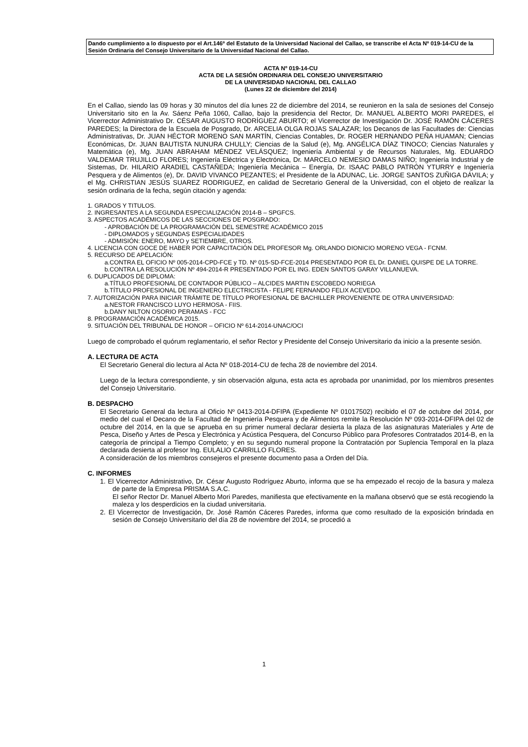Dando cumplimiento a lo dispuesto por el Art.146º del Estatuto de la Universidad Nacional del Callao, se transcribe el Acta Nº 019-14-CU de la Sesión Ordinaria del Consejo Universitario de la Universidad Nacional del Callao.
ACTA Nº 019-14-CU
ACTA DE LA SESIÓN ORDINARIA DEL CONSEJO UNIVERSITARIO
DE LA UNIVERSIDAD NACIONAL DEL CALLAO
(Lunes 22 de diciembre del 2014)
En el Callao, siendo las 09 horas y 30 minutos del día lunes 22 de diciembre del 2014, se reunieron en la sala de sesiones del Consejo Universitario sito en la Av. Sáenz Peña 1060, Callao, bajo la presidencia del Rector, Dr. MANUEL ALBERTO MORI PAREDES, el Vicerrector Administrativo Dr. CÉSAR AUGUSTO RODRÍGUEZ ABURTO; el Vicerrector de Investigación Dr. JOSÉ RAMÓN CÁCERES PAREDES; la Directora de la Escuela de Posgrado, Dr. ARCELIA OLGA ROJAS SALAZAR; los Decanos de las Facultades de: Ciencias Administrativas, Dr. JUAN HÉCTOR MORENO SAN MARTÍN, Ciencias Contables, Dr. ROGER HERNANDO PEÑA HUAMAN; Ciencias Económicas, Dr. JUAN BAUTISTA NUNURA CHULLY; Ciencias de la Salud (e), Mg. ANGÉLICA DÍAZ TINOCO; Ciencias Naturales y Matemática (e), Mg. JUAN ABRAHAM MÉNDEZ VELÁSQUEZ; Ingeniería Ambiental y de Recursos Naturales, Mg. EDUARDO VALDEMAR TRUJILLO FLORES; Ingeniería Eléctrica y Electrónica, Dr. MARCELO NEMESIO DAMAS NIÑO; Ingeniería Industrial y de Sistemas, Dr. HILARIO ARADIEL CASTAÑEDA; Ingeniería Mecánica – Energía, Dr. ISAAC PABLO PATRÓN YTURRY e Ingeniería Pesquera y de Alimentos (e), Dr. DAVID VIVANCO PEZANTES; el Presidente de la ADUNAC, Lic. JORGE SANTOS ZUÑIGA DÁVILA; y el Mg. CHRISTIAN JESÚS SUAREZ RODRIGUEZ, en calidad de Secretario General de la Universidad, con el objeto de realizar la sesión ordinaria de la fecha, según citación y agenda:
1. GRADOS Y TITULOS.
2. INGRESANTES A LA SEGUNDA ESPECIALIZACIÓN 2014-B – SPGFCS.
3. ASPECTOS ACADÉMICOS DE LAS SECCIONES DE POSGRADO:
- APROBACIÓN DE LA PROGRAMACIÓN DEL SEMESTRE ACADÉMICO 2015
- DIPLOMADOS y SEGUNDAS ESPECIALIDADES
- ADMISIÓN: ENERO, MAYO y SETIEMBRE, OTROS.
4. LICENCIA CON GOCE DE HABER POR CAPACITACIÓN DEL PROFESOR Mg. ORLANDO DIONICIO MORENO VEGA - FCNM.
5. RECURSO DE APELACIÓN:
a.CONTRA EL OFICIO Nº 005-2014-CPD-FCE y TD. Nº 015-SD-FCE-2014 PRESENTADO POR EL Dr. DANIEL QUISPE DE LA TORRE.
b.CONTRA LA RESOLUCIÓN Nº 494-2014-R PRESENTADO POR EL ING. EDEN SANTOS GARAY VILLANUEVA.
6. DUPLICADOS DE DIPLOMA:
a.TÍTULO PROFESIONAL DE CONTADOR PÚBLICO – ALCIDES MARTIN ESCOBEDO NORIEGA
b.TÍTULO PROFESIONAL DE INGENIERO ELECTRICISTA - FELIPE FERNANDO FELIX ACEVEDO.
7. AUTORIZACIÓN PARA INICIAR TRÁMITE DE TÍTULO PROFESIONAL DE BACHILLER PROVENIENTE DE OTRA UNIVERSIDAD:
a.NESTOR FRANCISCO LUYO HERMOSA - FIIS.
b.DANY NILTON OSORIO PERAMAS - FCC
8. PROGRAMACIÓN ACADÉMICA 2015.
9. SITUACIÓN DEL TRIBUNAL DE HONOR – OFICIO Nº 614-2014-UNAC/OCI
Luego de comprobado el quórum reglamentario, el señor Rector y Presidente del Consejo Universitario da inicio a la presente sesión.
A. LECTURA DE ACTA
El Secretario General dio lectura al Acta Nº 018-2014-CU de fecha 28 de noviembre del 2014.
Luego de la lectura correspondiente, y sin observación alguna, esta acta es aprobada por unanimidad, por los miembros presentes del Consejo Universitario.
B. DESPACHO
El Secretario General da lectura al Oficio Nº 0413-2014-DFIPA (Expediente Nº 01017502) recibido el 07 de octubre del 2014, por medio del cual el Decano de la Facultad de Ingeniería Pesquera y de Alimentos remite la Resolución Nº 093-2014-DFIPA del 02 de octubre del 2014, en la que se aprueba en su primer numeral declarar desierta la plaza de las asignaturas Materiales y Arte de Pesca, Diseño y Artes de Pesca y Electrónica y Acústica Pesquera, del Concurso Público para Profesores Contratados 2014-B, en la categoría de principal a Tiempo Completo; y en su segundo numeral propone la Contratación por Suplencia Temporal en la plaza declarada desierta al profesor Ing. EULALIO CARRILLO FLORES.
A consideración de los miembros consejeros el presente documento pasa a Orden del Día.
C. INFORMES
1. El Vicerrector Administrativo, Dr. César Augusto Rodríguez Aburto, informa que se ha empezado el recojo de la basura y maleza de parte de la Empresa PRISMA S.A.C.
El señor Rector Dr. Manuel Alberto Mori Paredes, manifiesta que efectivamente en la mañana observó que se está recogiendo la maleza y los desperdicios en la ciudad universitaria.
2. El Vicerrector de Investigación, Dr. José Ramón Cáceres Paredes, informa que como resultado de la exposición brindada en sesión de Consejo Universitario del día 28 de noviembre del 2014, se procedió a
1